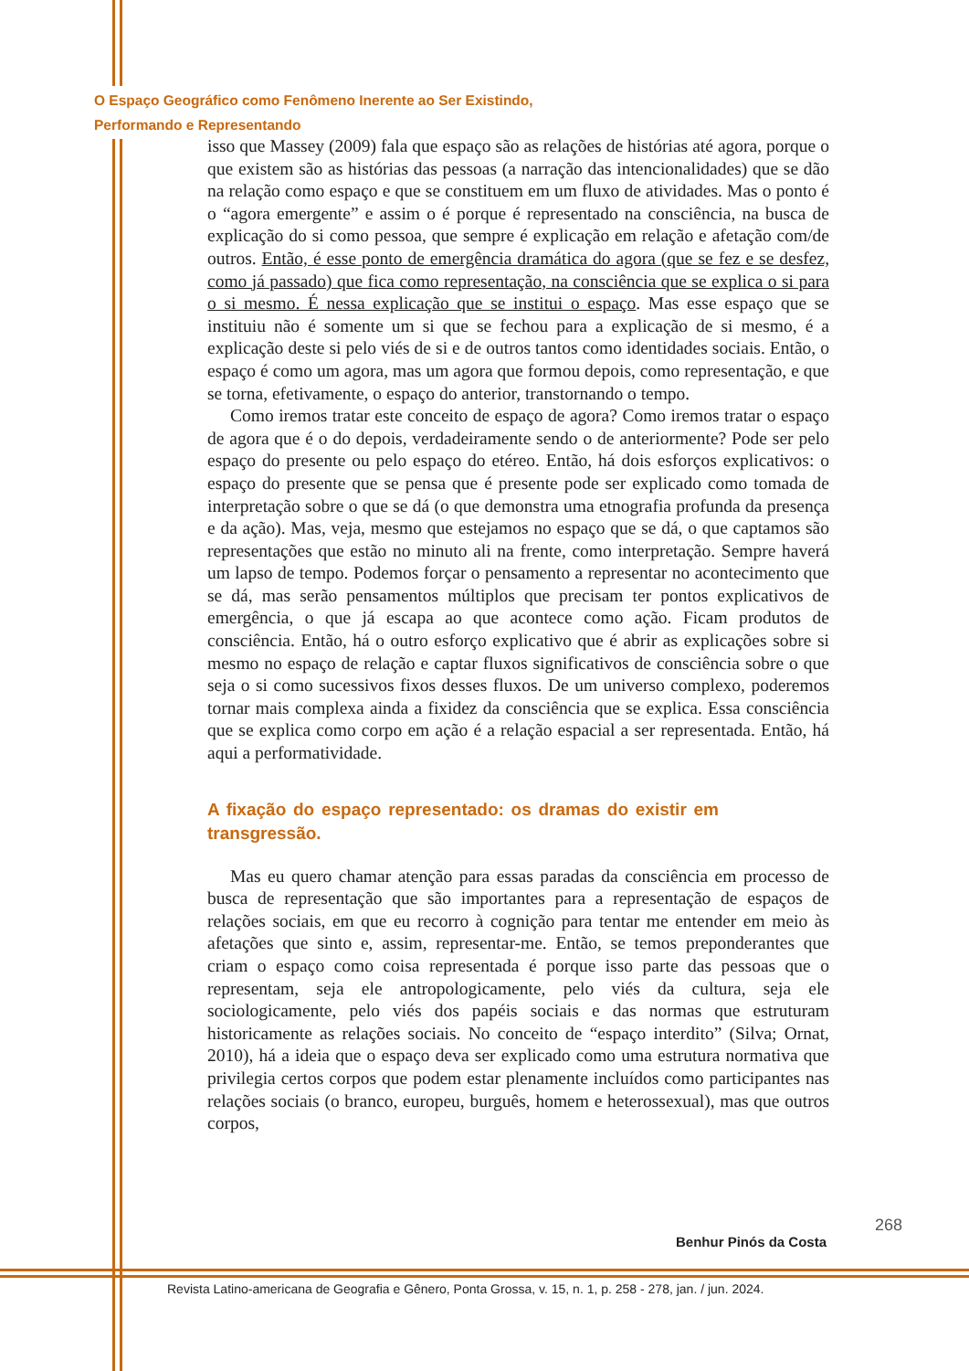O Espaço Geográfico como Fenômeno Inerente ao Ser Existindo,
Performando e Representando
isso que Massey (2009) fala que espaço são as relações de histórias até agora, porque o que existem são as histórias das pessoas (a narração das intencionalidades) que se dão na relação como espaço e que se constituem em um fluxo de atividades. Mas o ponto é o “agora emergente” e assim o é porque é representado na consciência, na busca de explicação do si como pessoa, que sempre é explicação em relação e afetação com/de outros. Então, é esse ponto de emergência dramática do agora (que se fez e se desfez, como já passado) que fica como representação, na consciência que se explica o si para o si mesmo. É nessa explicação que se institui o espaço. Mas esse espaço que se instituiu não é somente um si que se fechou para a explicação de si mesmo, é a explicação deste si pelo viés de si e de outros tantos como identidades sociais. Então, o espaço é como um agora, mas um agora que formou depois, como representação, e que se torna, efetivamente, o espaço do anterior, transtornando o tempo.
Como iremos tratar este conceito de espaço de agora? Como iremos tratar o espaço de agora que é o do depois, verdadeiramente sendo o de anteriormente? Pode ser pelo espaço do presente ou pelo espaço do etéreo. Então, há dois esforços explicativos: o espaço do presente que se pensa que é presente pode ser explicado como tomada de interpretação sobre o que se dá (o que demonstra uma etnografia profunda da presença e da ação). Mas, veja, mesmo que estejamos no espaço que se dá, o que captamos são representações que estão no minuto ali na frente, como interpretação. Sempre haverá um lapso de tempo. Podemos forçar o pensamento a representar no acontecimento que se dá, mas serão pensamentos múltiplos que precisam ter pontos explicativos de emergência, o que já escapa ao que acontece como ação. Ficam produtos de consciência. Então, há o outro esforço explicativo que é abrir as explicações sobre si mesmo no espaço de relação e captar fluxos significativos de consciência sobre o que seja o si como sucessivos fixos desses fluxos. De um universo complexo, poderemos tornar mais complexa ainda a fixidez da consciência que se explica. Essa consciência que se explica como corpo em ação é a relação espacial a ser representada. Então, há aqui a performatividade.
A fixação do espaço representado: os dramas do existir em transgressão.
Mas eu quero chamar atenção para essas paradas da consciência em processo de busca de representação que são importantes para a representação de espaços de relações sociais, em que eu recorro à cognição para tentar me entender em meio às afetações que sinto e, assim, representar-me. Então, se temos preponderantes que criam o espaço como coisa representada é porque isso parte das pessoas que o representam, seja ele antropologicamente, pelo viés da cultura, seja ele sociologicamente, pelo viés dos papéis sociais e das normas que estruturam historicamente as relações sociais. No conceito de “espaço interdito” (Silva; Ornat, 2010), há a ideia que o espaço deva ser explicado como uma estrutura normativa que privilegia certos corpos que podem estar plenamente incluídos como participantes nas relações sociais (o branco, europeu, burguês, homem e heterossexual), mas que outros corpos,
268
Benhur Pinós da Costa
Revista Latino-americana de Geografia e Gênero, Ponta Grossa, v. 15, n. 1, p. 258 - 278, jan. / jun. 2024.